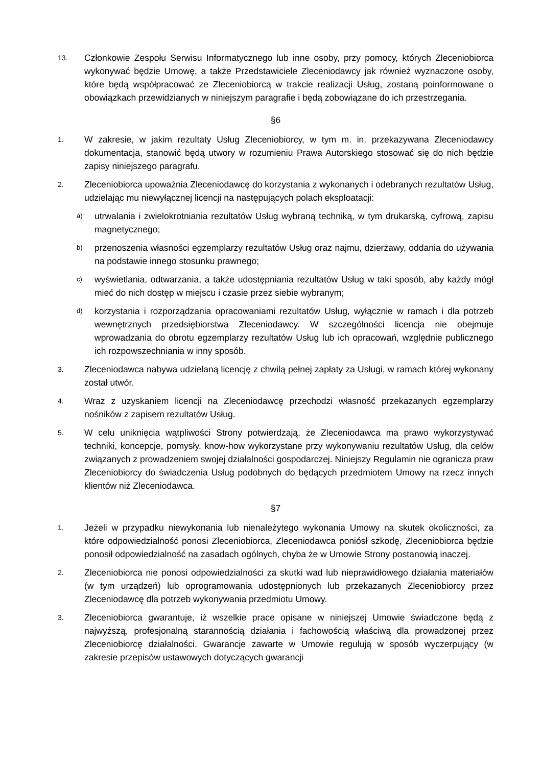13.
Członkowie Zespołu Serwisu Informatycznego lub inne osoby, przy pomocy, których Zleceniobiorca wykonywać będzie Umowę, a także Przedstawiciele Zleceniodawcy jak również wyznaczone osoby, które będą współpracować ze Zleceniobiorcą w trakcie realizacji Usług, zostaną poinformowane o obowiązkach przewidzianych w niniejszym paragrafie i będą zobowiązane do ich przestrzegania.
§6
1.
W zakresie, w jakim rezultaty Usług Zleceniobiorcy, w tym m. in. przekazywana Zleceniodawcy dokumentacja, stanowić będą utwory w rozumieniu Prawa Autorskiego stosować się do nich będzie zapisy niniejszego paragrafu.
2.
Zleceniobiorca upoważnia Zleceniodawcę do korzystania z wykonanych i odebranych rezultatów Usług, udzielając mu niewyłącznej licencji na następujących polach eksploatacji:
a)
utrwalania i zwielokrotniania rezultatów Usług wybraną techniką, w tym drukarską, cyfrową, zapisu magnetycznego;
b)
przenoszenia własności egzemplarzy rezultatów Usług oraz najmu, dzierżawy, oddania do używania na podstawie innego stosunku prawnego;
c)
wyświetlania, odtwarzania, a także udostępniania rezultatów Usług w taki sposób, aby każdy mógł mieć do nich dostęp w miejscu i czasie przez siebie wybranym;
d)
korzystania i rozporządzania opracowaniami rezultatów Usług, wyłącznie w ramach i dla potrzeb wewnętrznych przedsiębiorstwa Zleceniodawcy. W szczególności licencja nie obejmuje wprowadzania do obrotu egzemplarzy rezultatów Usług lub ich opracowań, względnie publicznego ich rozpowszechniania w inny sposób.
3.
Zleceniodawca nabywa udzielaną licencję z chwilą pełnej zapłaty za Usługi, w ramach której wykonany został utwór.
4.
Wraz z uzyskaniem licencji na Zleceniodawcę przechodzi własność przekazanych egzemplarzy nośników z zapisem rezultatów Usług.
5.
W celu uniknięcia wątpliwości Strony potwierdzają, że Zleceniodawca ma prawo wykorzystywać techniki, koncepcje, pomysły, know-how wykorzystane przy wykonywaniu rezultatów Usług, dla celów związanych z prowadzeniem swojej działalności gospodarczej. Niniejszy Regulamin nie ogranicza praw Zleceniobiorcy do świadczenia Usług podobnych do będących przedmiotem Umowy na rzecz innych klientów niż Zleceniodawca.
§7
1.
Jeżeli w przypadku niewykonania lub nienależytego wykonania Umowy na skutek okoliczności, za które odpowiedzialność ponosi Zleceniobiorca, Zleceniodawca poniósł szkodę, Zleceniobiorca będzie ponosił odpowiedzialność na zasadach ogólnych, chyba że w Umowie Strony postanowią inaczej.
2.
Zleceniobiorca nie ponosi odpowiedzialności za skutki wad lub nieprawidłowego działania materiałów (w tym urządzeń) lub oprogramowania udostępnionych lub przekazanych Zleceniobiorcy przez Zleceniodawcę dla potrzeb wykonywania przedmiotu Umowy.
3.
Zleceniobiorca gwarantuje, iż wszelkie prace opisane w niniejszej Umowie świadczone będą z najwyższą, profesjonalną starannością działania i fachowością właściwą dla prowadzonej przez Zleceniobiorcę działalności. Gwarancje zawarte w Umowie regulują w sposób wyczerpujący (w zakresie przepisów ustawowych dotyczących gwarancji